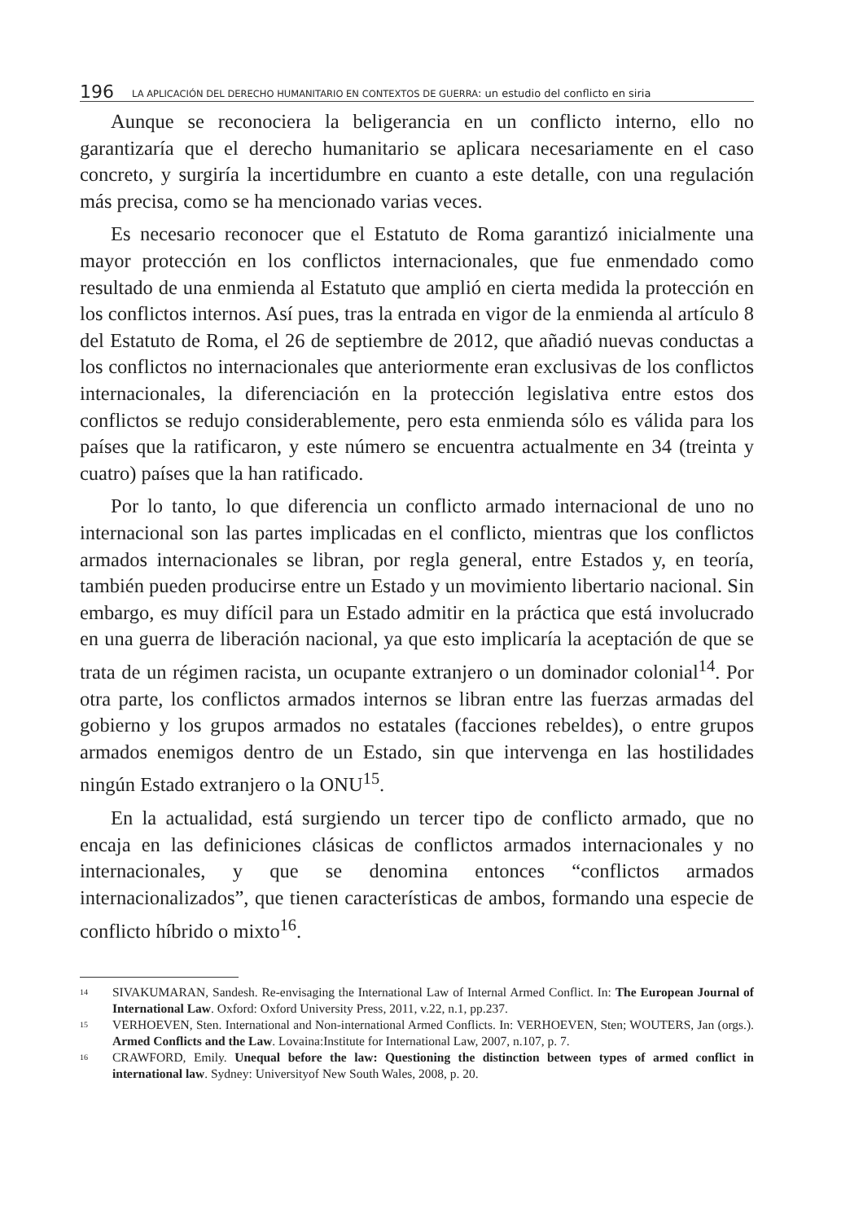196 LA APLICACIÓN DEL DERECHO HUMANITARIO EN CONTEXTOS DE GUERRA: un estudio del conflicto en siria
Aunque se reconociera la beligerancia en un conflicto interno, ello no garantizaría que el derecho humanitario se aplicara necesariamente en el caso concreto, y surgiría la incertidumbre en cuanto a este detalle, con una regulación más precisa, como se ha mencionado varias veces.
Es necesario reconocer que el Estatuto de Roma garantizó inicialmente una mayor protección en los conflictos internacionales, que fue enmendado como resultado de una enmienda al Estatuto que amplió en cierta medida la protección en los conflictos internos. Así pues, tras la entrada en vigor de la enmienda al artículo 8 del Estatuto de Roma, el 26 de septiembre de 2012, que añadió nuevas conductas a los conflictos no internacionales que anteriormente eran exclusivas de los conflictos internacionales, la diferenciación en la protección legislativa entre estos dos conflictos se redujo considerablemente, pero esta enmienda sólo es válida para los países que la ratificaron, y este número se encuentra actualmente en 34 (treinta y cuatro) países que la han ratificado.
Por lo tanto, lo que diferencia un conflicto armado internacional de uno no internacional son las partes implicadas en el conflicto, mientras que los conflictos armados internacionales se libran, por regla general, entre Estados y, en teoría, también pueden producirse entre un Estado y un movimiento libertario nacional. Sin embargo, es muy difícil para un Estado admitir en la práctica que está involucrado en una guerra de liberación nacional, ya que esto implicaría la aceptación de que se trata de un régimen racista, un ocupante extranjero o un dominador colonial<sup>14</sup>. Por otra parte, los conflictos armados internos se libran entre las fuerzas armadas del gobierno y los grupos armados no estatales (facciones rebeldes), o entre grupos armados enemigos dentro de un Estado, sin que intervenga en las hostilidades ningún Estado extranjero o la ONU<sup>15</sup>.
En la actualidad, está surgiendo un tercer tipo de conflicto armado, que no encaja en las definiciones clásicas de conflictos armados internacionales y no internacionales, y que se denomina entonces “conflictos armados internacionalizados”, que tienen características de ambos, formando una especie de conflicto híbrido o mixto<sup>16</sup>.
<sup>14</sup> SIVAKUMARAN, Sandesh. Re-envisaging the International Law of Internal Armed Conflict. In: The European Journal of International Law. Oxford: Oxford University Press, 2011, v.22, n.1, pp.237.
<sup>15</sup> VERHOEVEN, Sten. International and Non-international Armed Conflicts. In: VERHOEVEN, Sten; WOUTERS, Jan (orgs.). Armed Conflicts and the Law. Lovaina:Institute for International Law, 2007, n.107, p. 7.
<sup>16</sup> CRAWFORD, Emily. Unequal before the law: Questioning the distinction between types of armed conflict in international law. Sydney: Universityof New South Wales, 2008, p. 20.